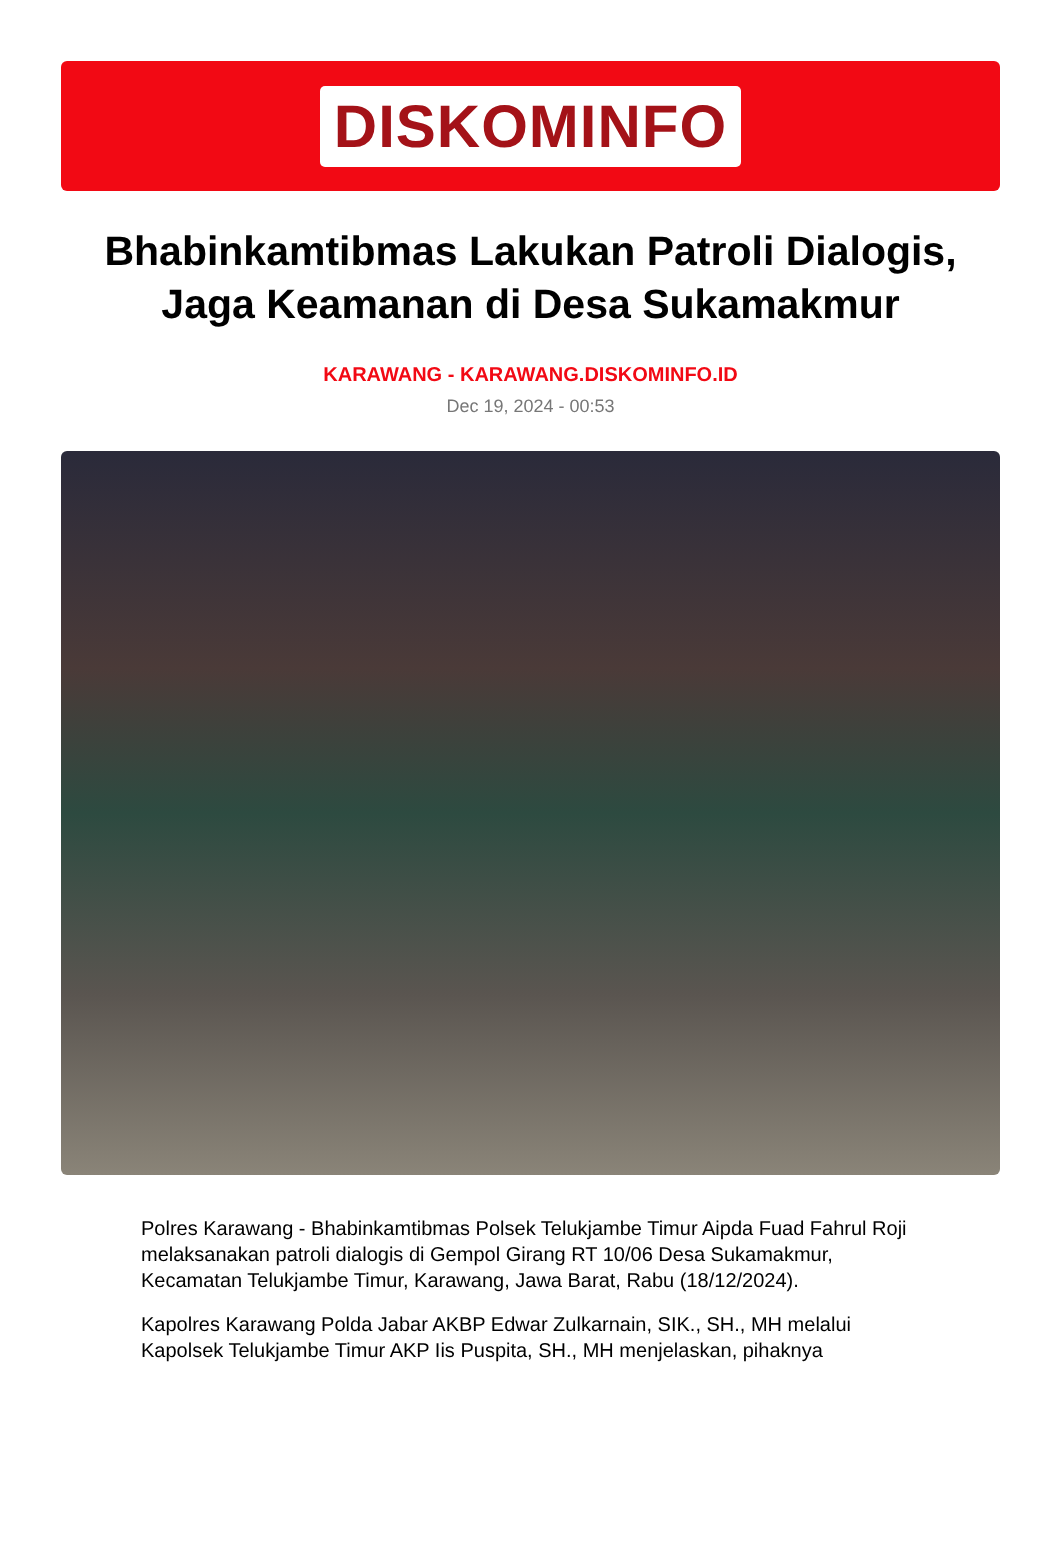DISKOMINFO
Bhabinkamtibmas Lakukan Patroli Dialogis, Jaga Keamanan di Desa Sukamakmur
KARAWANG - KARAWANG.DISKOMINFO.ID
Dec 19, 2024 - 00:53
Polres Karawang - Bhabinkamtibmas Polsek Telukjambe Timur Aipda Fuad Fahrul Roji melaksanakan patroli dialogis di Gempol Girang RT 10/06 Desa Sukamakmur, Kecamatan Telukjambe Timur, Karawang, Jawa Barat, Rabu (18/12/2024).
Kapolres Karawang Polda Jabar AKBP Edwar Zulkarnain, SIK., SH., MH melalui Kapolsek Telukjambe Timur AKP Iis Puspita, SH., MH menjelaskan, pihaknya